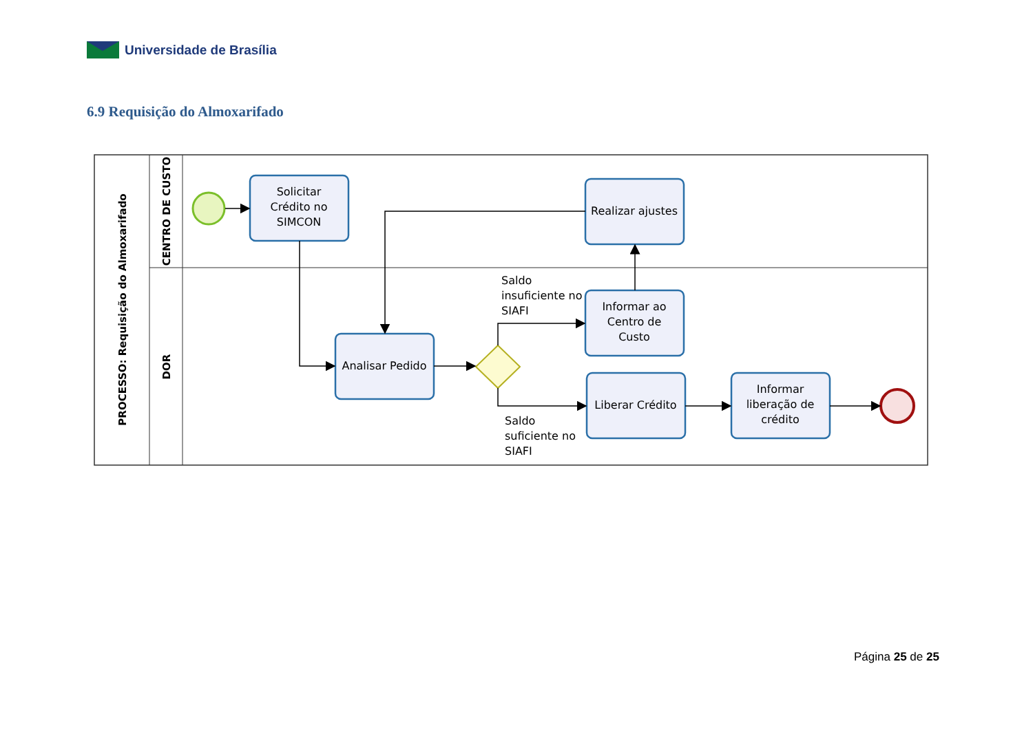Universidade de Brasília
6.9 Requisição do Almoxarifado
PROCESSO: Requisição do Almoxarifado
CENTRO DE CUSTO
DOR
Solicitar
Crédito no
SIMCON
Realizar ajustes
Analisar Pedido
Informar ao
Centro de
Custo
Liberar Crédito
Informar
liberação de
crédito
Saldo
insuficiente no
SIAFI
Saldo
suficiente no
SIAFI
Página 25 de 25